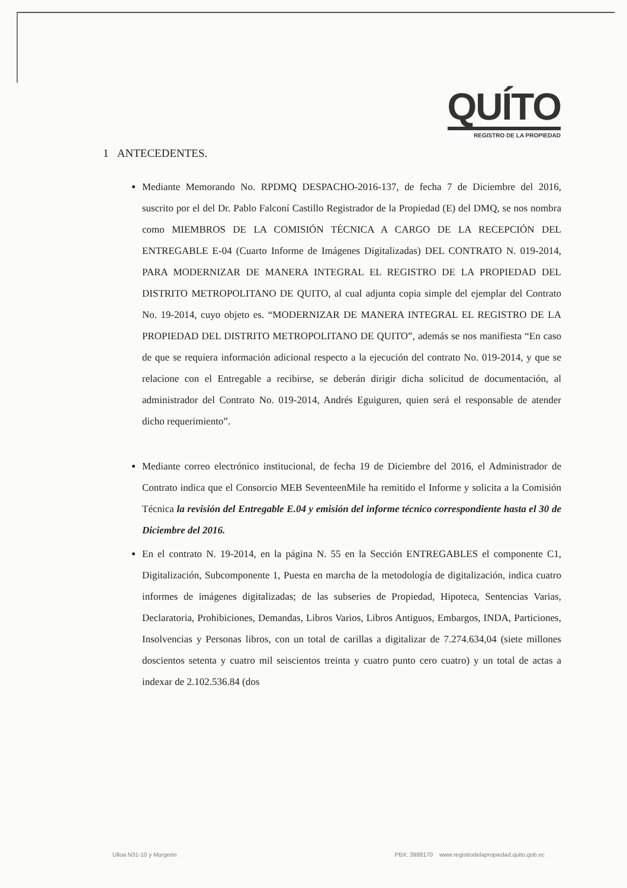QUÍTO
REGISTRO DE LA PROPIEDAD
1 ANTECEDENTES.
Mediante Memorando No. RPDMQ DESPACHO-2016-137, de fecha 7 de Diciembre del 2016, suscrito por el del Dr. Pablo Falconí Castillo Registrador de la Propiedad (E) del DMQ, se nos nombra como MIEMBROS DE LA COMISIÓN TÉCNICA A CARGO DE LA RECEPCIÓN DEL ENTREGABLE E-04 (Cuarto Informe de Imágenes Digitalizadas) DEL CONTRATO N. 019-2014, PARA MODERNIZAR DE MANERA INTEGRAL EL REGISTRO DE LA PROPIEDAD DEL DISTRITO METROPOLITANO DE QUITO, al cual adjunta copia simple del ejemplar del Contrato No. 19-2014, cuyo objeto es. “MODERNIZAR DE MANERA INTEGRAL EL REGISTRO DE LA PROPIEDAD DEL DISTRITO METROPOLITANO DE QUITO”, además se nos manifiesta “En caso de que se requiera información adicional respecto a la ejecución del contrato No. 019-2014, y que se relacione con el Entregable a recibirse, se deberán dirigir dicha solicitud de documentación, al administrador del Contrato No. 019-2014, Andrés Eguiguren, quien será el responsable de atender dicho requerimiento”.
Mediante correo electrónico institucional, de fecha 19 de Diciembre del 2016, el Administrador de Contrato indica que el Consorcio MEB SeventeenMile ha remitido el Informe y solicita a la Comisión Técnica la revisión del Entregable E.04 y emisión del informe técnico correspondiente hasta el 30 de Diciembre del 2016.
En el contrato N. 19-2014, en la página N. 55 en la Sección ENTREGABLES el componente C1, Digitalización, Subcomponente 1, Puesta en marcha de la metodología de digitalización, indica cuatro informes de imágenes digitalizadas; de las subseries de Propiedad, Hipoteca, Sentencias Varias, Declaratoria, Prohibiciones, Demandas, Libros Varios, Libros Antiguos, Embargos, INDA, Particiones, Insolvencias y Personas libros, con un total de carillas a digitalizar de 7.274.634,04 (siete millones doscientos setenta y cuatro mil seiscientos treinta y cuatro punto cero cuatro) y un total de actas a indexar de 2.102.536.84 (dos
Ulloa N31-10 y Murgeón PBX: 3988170 www.registrodelapropiedad.quito.gob.ec